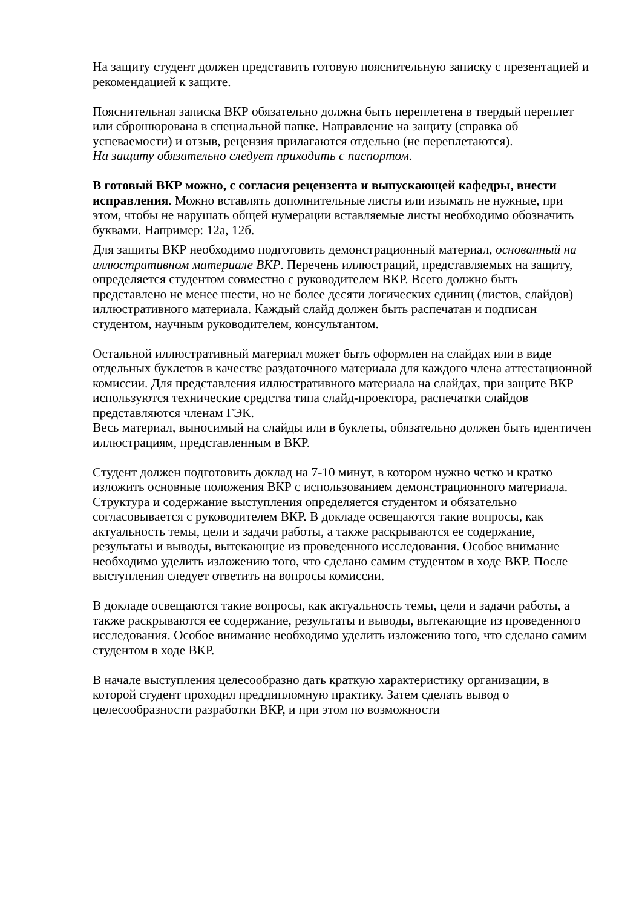На защиту студент должен представить готовую пояснительную записку с презентацией и рекомендацией к защите.
Пояснительная записка ВКР обязательно должна быть переплетена в твердый переплет или сброшюрована в специальной папке. Направление на защиту (справка об успеваемости) и отзыв, рецензия прилагаются отдельно (не переплетаются).
На защиту обязательно следует приходить с паспортом.
В готовый ВКР можно, с согласия рецензента и выпускающей кафедры, внести исправления. Можно вставлять дополнительные листы или изымать не нужные, при этом, чтобы не нарушать общей нумерации вставляемые листы необходимо обозначить буквами. Например: 12а, 12б.
Для защиты ВКР необходимо подготовить демонстрационный материал, основанный на иллюстративном материале ВКР. Перечень иллюстраций, представляемых на защиту, определяется студентом совместно с руководителем ВКР. Всего должно быть представлено не менее шести, но не более десяти логических единиц (листов, слайдов) иллюстративного материала. Каждый слайд должен быть распечатан и подписан студентом, научным руководителем, консультантом.
Остальной иллюстративный материал может быть оформлен на слайдах или в виде отдельных буклетов в качестве раздаточного материала для каждого члена аттестационной комиссии. Для представления иллюстративного материала на слайдах, при защите ВКР используются технические средства типа слайд-проектора, распечатки слайдов представляются членам ГЭК.
Весь материал, выносимый на слайды или в буклеты, обязательно должен быть идентичен иллюстрациям, представленным в ВКР.
Студент должен подготовить доклад на 7-10 минут, в котором нужно четко и кратко изложить основные положения ВКР с использованием демонстрационного материала. Структура и содержание выступления определяется студентом и обязательно согласовывается с руководителем ВКР. В докладе освещаются такие вопросы, как актуальность темы, цели и задачи работы, а также раскрываются ее содержание, результаты и выводы, вытекающие из проведенного исследования. Особое внимание необходимо уделить изложению того, что сделано самим студентом в ходе ВКР. После выступления следует ответить на вопросы комиссии.
В докладе освещаются такие вопросы, как актуальность темы, цели и задачи работы, а также раскрываются ее содержание, результаты и выводы, вытекающие из проведенного исследования. Особое внимание необходимо уделить изложению того, что сделано самим студентом в ходе ВКР.
В начале выступления целесообразно дать краткую характеристику организации, в которой студент проходил преддипломную практику. Затем сделать вывод о целесообразности разработки ВКР, и при этом по возможности